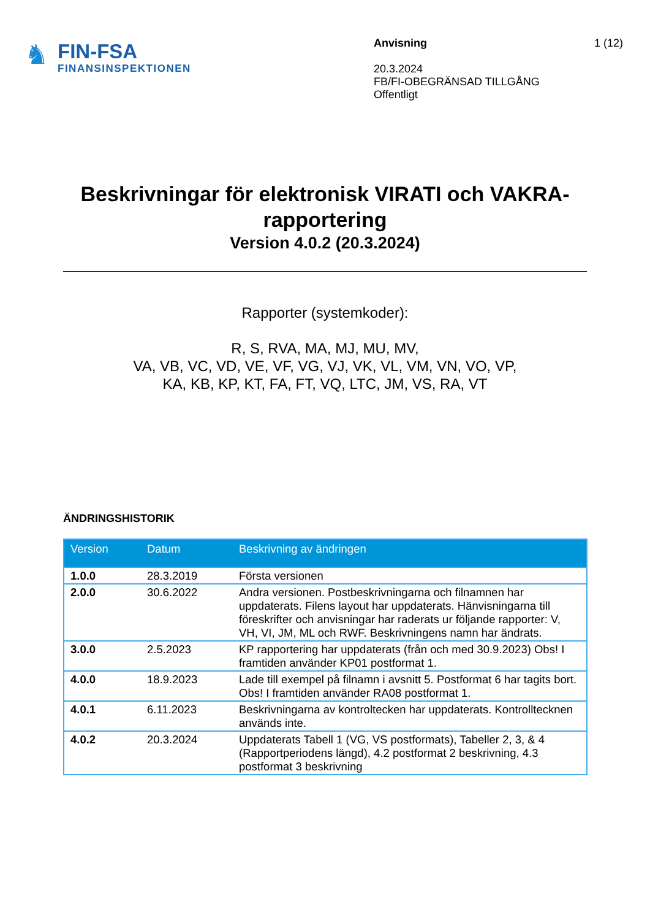♞
FIN-FSA
FINANSINSPEKTIONEN
Anvisning
20.3.2024
FB/FI-OBEGRÄNSAD TILLGÅNG
Offentligt
1 (12)
Beskrivningar för elektronisk VIRATI och VAKRA-rapportering
Version 4.0.2 (20.3.2024)
Rapporter (systemkoder):
R, S, RVA, MA, MJ, MU, MV,
VA, VB, VC, VD, VE, VF, VG, VJ, VK, VL, VM, VN, VO, VP,
KA, KB, KP, KT, FA, FT, VQ, LTC, JM, VS, RA, VT
ÄNDRINGSHISTORIK
| Version | Datum | Beskrivning av ändringen |
| --- | --- | --- |
| 1.0.0 | 28.3.2019 | Första versionen |
| 2.0.0 | 30.6.2022 | Andra versionen. Postbeskrivningarna och filnamnen har uppdaterats. Filens layout har uppdaterats. Hänvisningarna till föreskrifter och anvisningar har raderats ur följande rapporter: V, VH, VI, JM, ML och RWF. Beskrivningens namn har ändrats. |
| 3.0.0 | 2.5.2023 | KP rapportering har uppdaterats (från och med 30.9.2023) Obs! I framtiden använder KP01 postformat 1. |
| 4.0.0 | 18.9.2023 | Lade till exempel på filnamn i avsnitt 5. Postformat 6 har tagits bort. Obs! I framtiden använder RA08 postformat 1. |
| 4.0.1 | 6.11.2023 | Beskrivningarna av kontroltecken har uppdaterats. Kontrolltecknen används inte. |
| 4.0.2 | 20.3.2024 | Uppdaterats Tabell 1 (VG, VS postformats), Tabeller 2, 3, & 4 (Rapportperiodens längd), 4.2 postformat 2 beskrivning, 4.3 postformat 3 beskrivning |